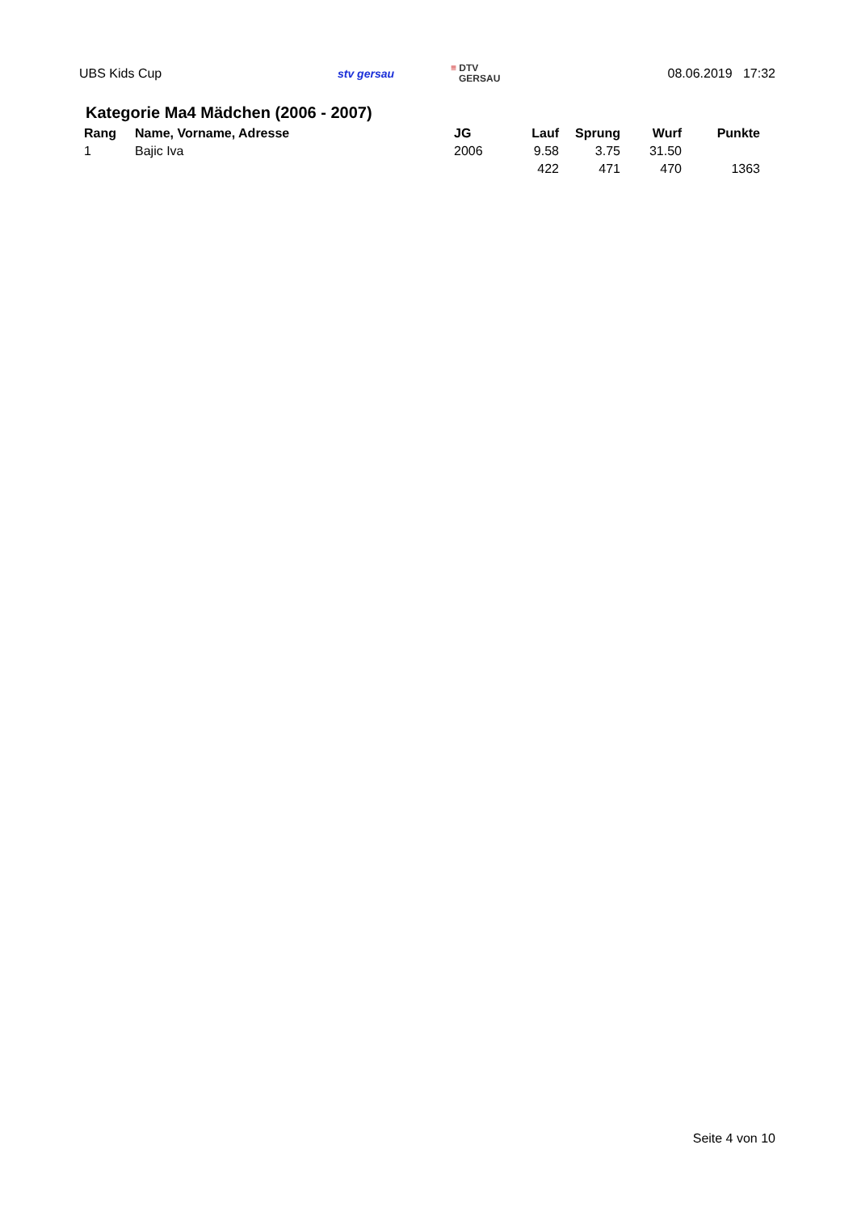UBS Kids Cup stv gersau
≡ DTV
GERSAU
08.06.2019 17:32
Kategorie Ma4 Mädchen (2006 - 2007)
| Rang | Name, Vorname, Adresse | JG | Lauf | Sprung | Wurf | Punkte |
| --- | --- | --- | --- | --- | --- | --- |
| 1 | Bajic Iva | 2006 | 9.58 | 3.75 | 31.50 | |
| | | | 422 | 471 | 470 | 1363 |
Seite 4 von 10